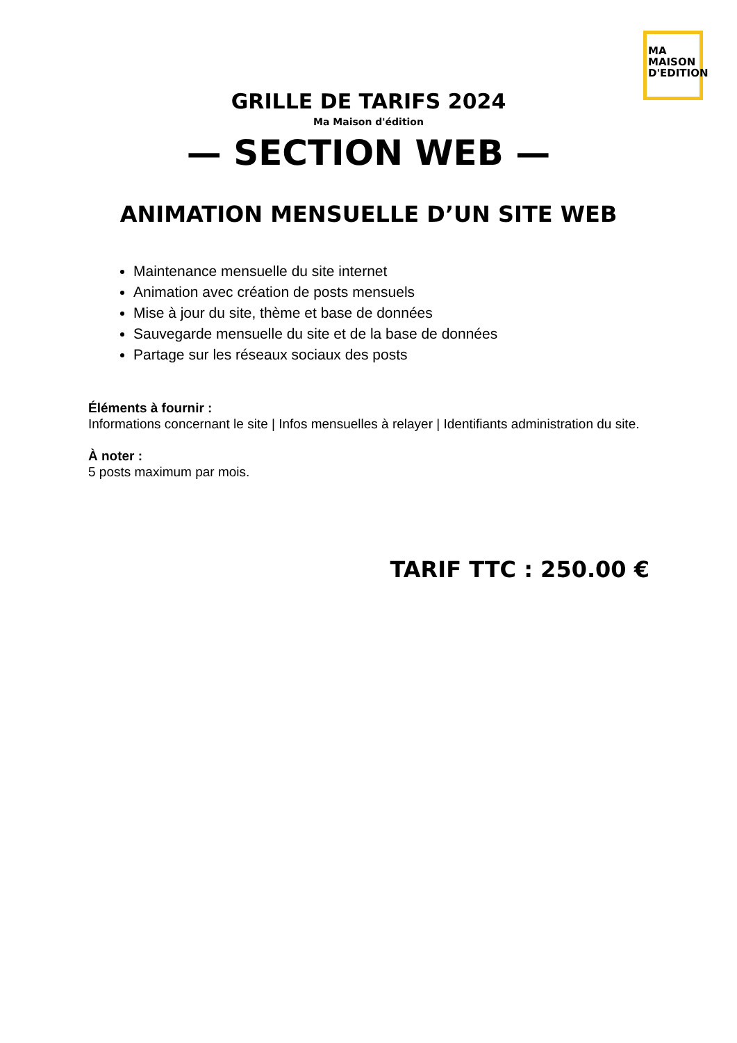MA MAISON
D'EDITION
GRILLE DE TARIFS 2024
Ma Maison d'édition
— SECTION WEB —
ANIMATION MENSUELLE D’UN SITE WEB
Maintenance mensuelle du site internet
Animation avec création de posts mensuels
Mise à jour du site, thème et base de données
Sauvegarde mensuelle du site et de la base de données
Partage sur les réseaux sociaux des posts
Éléments à fournir :
Informations concernant le site | Infos mensuelles à relayer | Identifiants administration du site.
À noter :
5 posts maximum par mois.
TARIF TTC : 250.00 €